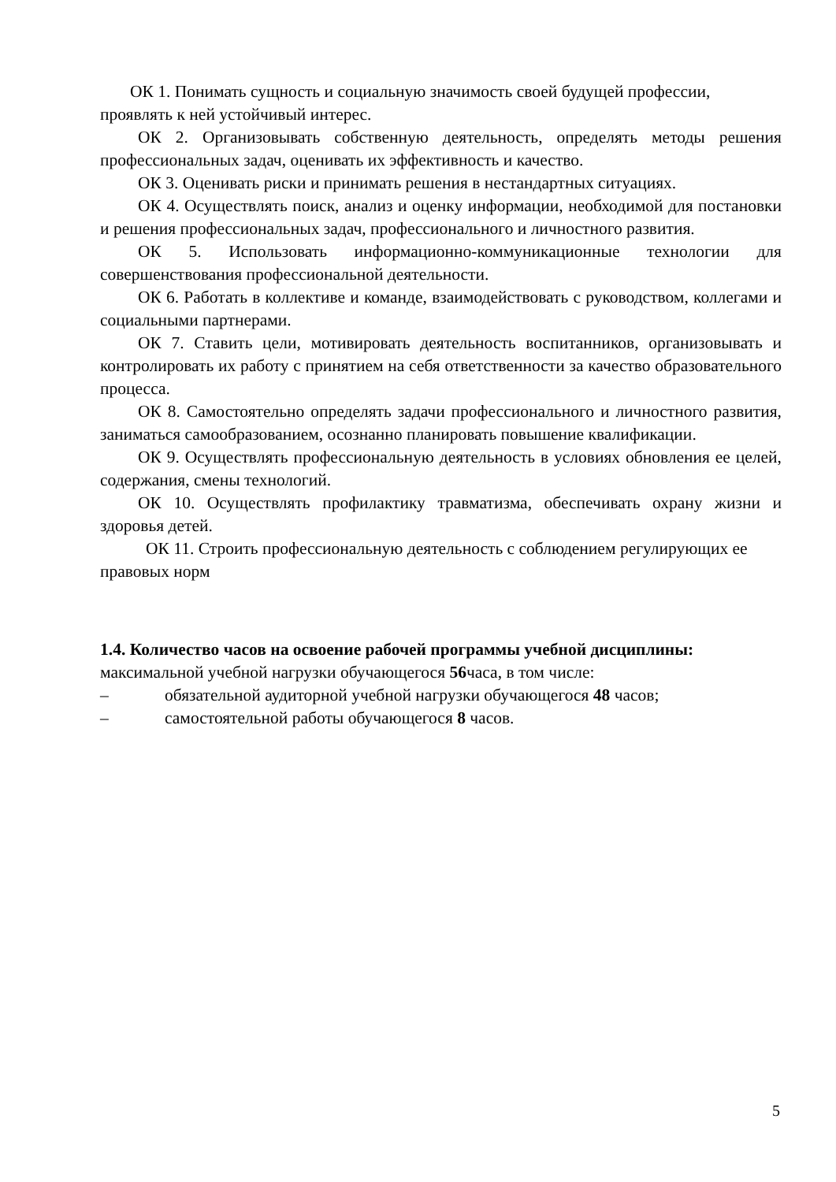ОК 1. Понимать сущность и социальную значимость своей будущей профессии, проявлять к ней устойчивый интерес.
ОК 2. Организовывать собственную деятельность, определять методы решения профессиональных задач, оценивать их эффективность и качество.
ОК 3. Оценивать риски и принимать решения в нестандартных ситуациях.
ОК 4. Осуществлять поиск, анализ и оценку информации, необходимой для постановки и решения профессиональных задач, профессионального и личностного развития.
ОК 5. Использовать информационно-коммуникационные технологии для совершенствования профессиональной деятельности.
ОК 6. Работать в коллективе и команде, взаимодействовать с руководством, коллегами и социальными партнерами.
ОК 7. Ставить цели, мотивировать деятельность воспитанников, организовывать и контролировать их работу с принятием на себя ответственности за качество образовательного процесса.
ОК 8. Самостоятельно определять задачи профессионального и личностного развития, заниматься самообразованием, осознанно планировать повышение квалификации.
ОК 9. Осуществлять профессиональную деятельность в условиях обновления ее целей, содержания, смены технологий.
ОК 10. Осуществлять профилактику травматизма, обеспечивать охрану жизни и здоровья детей.
ОК 11. Строить профессиональную деятельность с соблюдением регулирующих ее правовых норм
1.4. Количество часов на освоение рабочей программы учебной дисциплины:
максимальной учебной нагрузки обучающегося 56часа, в том числе:
– обязательной аудиторной учебной нагрузки обучающегося 48 часов;
– самостоятельной работы обучающегося 8 часов.
5